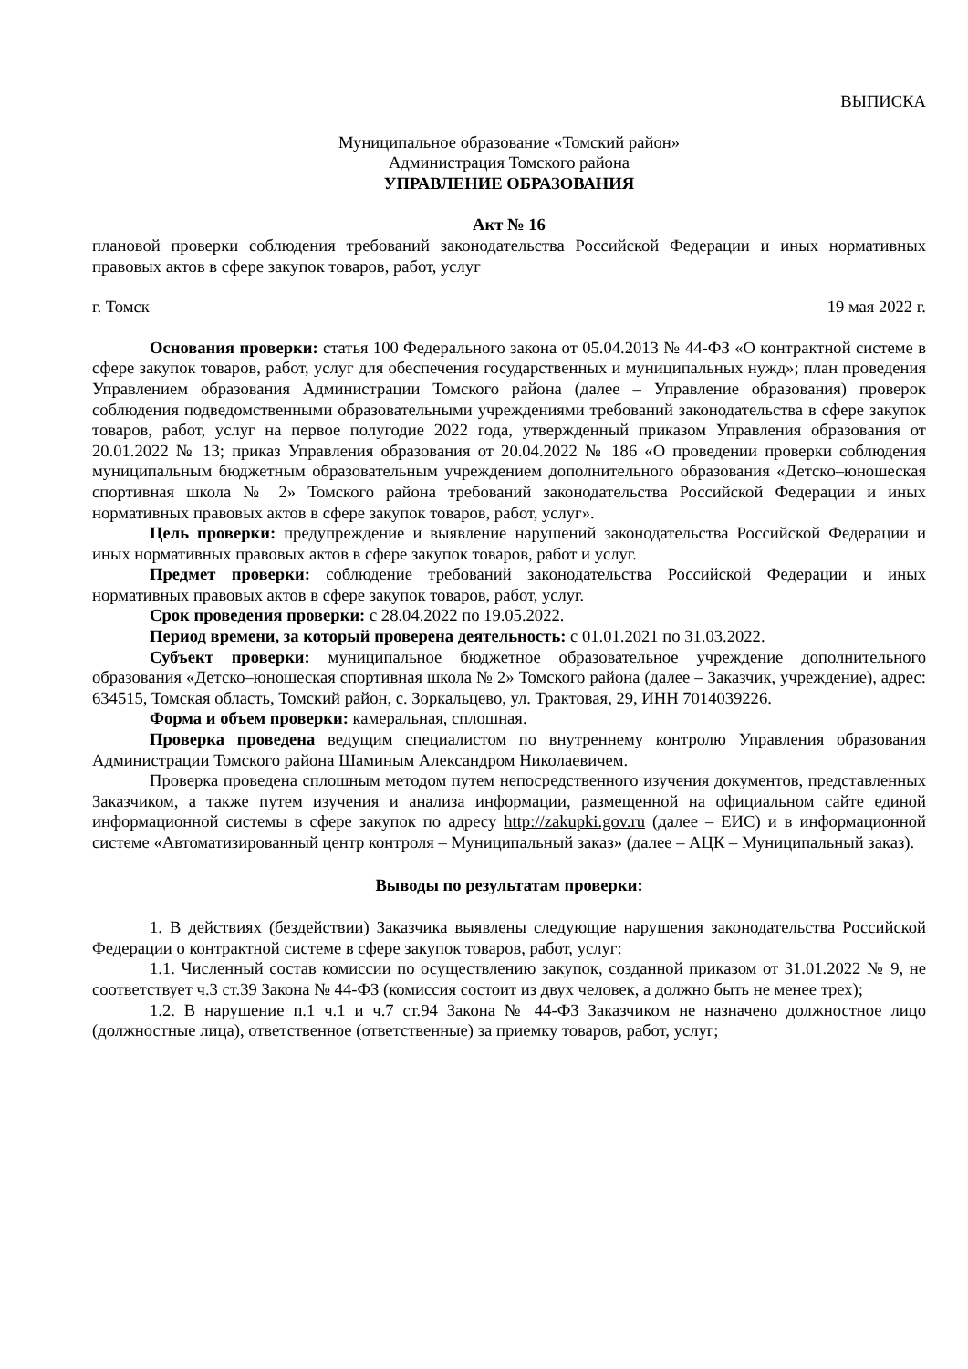ВЫПИСКА
Муниципальное образование «Томский район»
Администрация Томского района
УПРАВЛЕНИЕ ОБРАЗОВАНИЯ
Акт № 16
плановой проверки соблюдения требований законодательства Российской Федерации и иных нормативных правовых актов в сфере закупок товаров, работ, услуг
г. Томск 19 мая 2022 г.
Основания проверки: статья 100 Федерального закона от 05.04.2013 № 44-ФЗ «О контрактной системе в сфере закупок товаров, работ, услуг для обеспечения государственных и муниципальных нужд»; план проведения Управлением образования Администрации Томского района (далее – Управление образования) проверок соблюдения подведомственными образовательными учреждениями требований законодательства в сфере закупок товаров, работ, услуг на первое полугодие 2022 года, утвержденный приказом Управления образования от 20.01.2022 № 13; приказ Управления образования от 20.04.2022 № 186 «О проведении проверки соблюдения муниципальным бюджетным образовательным учреждением дополнительного образования «Детско–юношеская спортивная школа № 2» Томского района требований законодательства Российской Федерации и иных нормативных правовых актов в сфере закупок товаров, работ, услуг».
Цель проверки: предупреждение и выявление нарушений законодательства Российской Федерации и иных нормативных правовых актов в сфере закупок товаров, работ и услуг.
Предмет проверки: соблюдение требований законодательства Российской Федерации и иных нормативных правовых актов в сфере закупок товаров, работ, услуг.
Срок проведения проверки: с 28.04.2022 по 19.05.2022.
Период времени, за который проверена деятельность: с 01.01.2021 по 31.03.2022.
Субъект проверки: муниципальное бюджетное образовательное учреждение дополнительного образования «Детско–юношеская спортивная школа № 2» Томского района (далее – Заказчик, учреждение), адрес: 634515, Томская область, Томский район, с. Зоркальцево, ул. Трактовая, 29, ИНН 7014039226.
Форма и объем проверки: камеральная, сплошная.
Проверка проведена ведущим специалистом по внутреннему контролю Управления образования Администрации Томского района Шаминым Александром Николаевичем.
Проверка проведена сплошным методом путем непосредственного изучения документов, представленных Заказчиком, а также путем изучения и анализа информации, размещенной на официальном сайте единой информационной системы в сфере закупок по адресу http://zakupki.gov.ru (далее – ЕИС) и в информационной системе «Автоматизированный центр контроля – Муниципальный заказ» (далее – АЦК – Муниципальный заказ).
Выводы по результатам проверки:
1. В действиях (бездействии) Заказчика выявлены следующие нарушения законодательства Российской Федерации о контрактной системе в сфере закупок товаров, работ, услуг:
1.1. Численный состав комиссии по осуществлению закупок, созданной приказом от 31.01.2022 № 9, не соответствует ч.3 ст.39 Закона № 44-ФЗ (комиссия состоит из двух человек, а должно быть не менее трех);
1.2. В нарушение п.1 ч.1 и ч.7 ст.94 Закона № 44-ФЗ Заказчиком не назначено должностное лицо (должностные лица), ответственное (ответственные) за приемку товаров, работ, услуг;